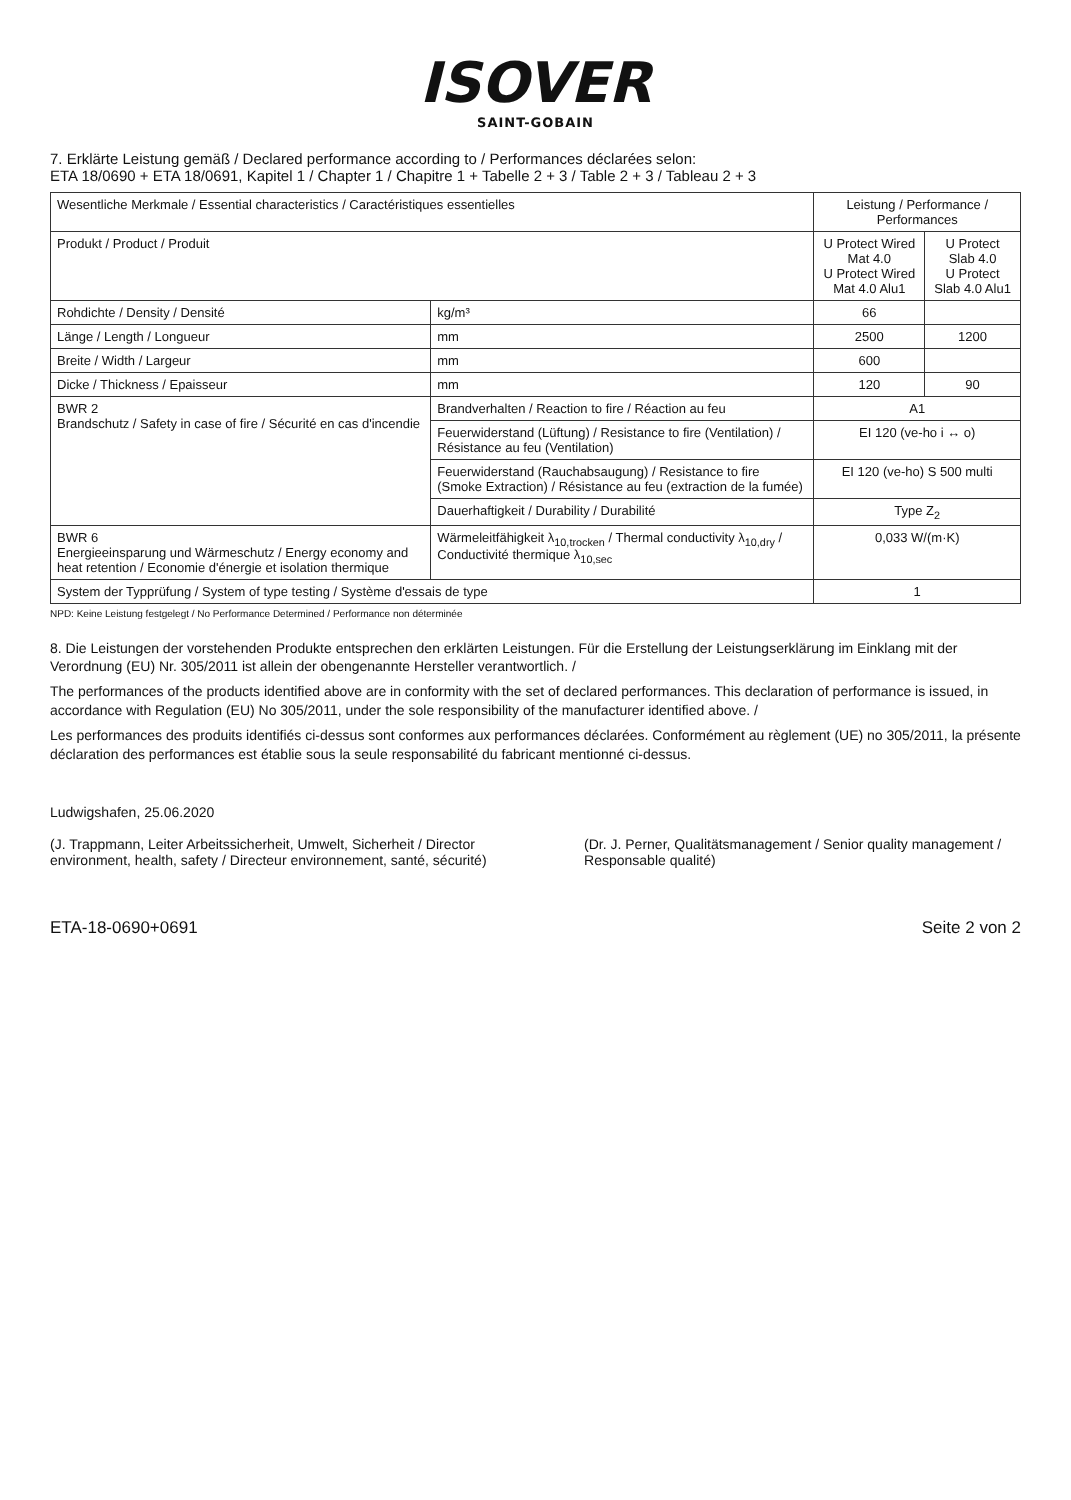ISOVER
SAINT-GOBAIN
7. Erklärte Leistung gemäß / Declared performance according to / Performances déclarées selon:
ETA 18/0690 + ETA 18/0691, Kapitel 1 / Chapter 1 / Chapitre 1 + Tabelle 2 + 3 / Table 2 + 3 / Tableau 2 + 3
| Wesentliche Merkmale / Essential characteristics / Caractéristiques essentielles | | | Leistung / Performance / Performances | |
| --- | --- | --- | --- | --- |
| Produkt / Product / Produit | | | U Protect Wired Mat 4.0 U Protect Wired Mat 4.0 Alu1 | U Protect Slab 4.0 U Protect Slab 4.0 Alu1 |
| Rohdichte / Density / Densité | | kg/m³ | 66 | |
| Länge / Length / Longueur | | mm | 2500 | 1200 |
| Breite / Width / Largeur | | mm | 600 | |
| Dicke / Thickness / Epaisseur | | mm | 120 | 90 |
| BWR 2 Brandschutz / Safety in case of fire / Sécurité en cas d'incendie | Brandverhalten / Reaction to fire / Réaction au feu | | A1 | |
| | Feuerwiderstand (Lüftung) / Resistance to fire (Ventilation) / Résistance au feu (Ventilation) | | EI 120 (ve-ho i ↔ o) | |
| | Feuerwiderstand (Rauchabsaugung) / Resistance to fire (Smoke Extraction) / Résistance au feu (extraction de la fumée) | | EI 120 (ve-ho) S 500 multi | |
| | Dauerhaftigkeit / Durability / Durabilité | | Type Z<sub>2</sub> | |
| BWR 6 Energieeinsparung und Wärmeschutz / Energy economy and heat retention / Economie d'énergie et isolation thermique | Wärmeleitfähigkeit λ<sub>10,trocken</sub> / Thermal conductivity λ<sub>10,dry</sub> / Conductivité thermique λ<sub>10,sec</sub> | | 0,033 W/(m·K) | |
| System der Typprüfung / System of type testing / Système d'essais de type | | | 1 | |
NPD: Keine Leistung festgelegt / No Performance Determined / Performance non déterminée
8. Die Leistungen der vorstehenden Produkte entsprechen den erklärten Leistungen. Für die Erstellung der Leistungserklärung im Einklang mit der Verordnung (EU) Nr. 305/2011 ist allein der obengenannte Hersteller verantwortlich. /
The performances of the products identified above are in conformity with the set of declared performances. This declaration of performance is issued, in accordance with Regulation (EU) No 305/2011, under the sole responsibility of the manufacturer identified above. /
Les performances des produits identifiés ci-dessus sont conformes aux performances déclarées. Conformément au règlement (UE) no 305/2011, la présente déclaration des performances est établie sous la seule responsabilité du fabricant mentionné ci-dessus.
Ludwigshafen, 25.06.2020
(J. Trappmann, Leiter Arbeitssicherheit, Umwelt, Sicherheit / Director environment, health, safety / Directeur environnement, santé, sécurité)
(Dr. J. Perner, Qualitätsmanagement / Senior quality management / Responsable qualité)
ETA-18-0690+0691 Seite 2 von 2